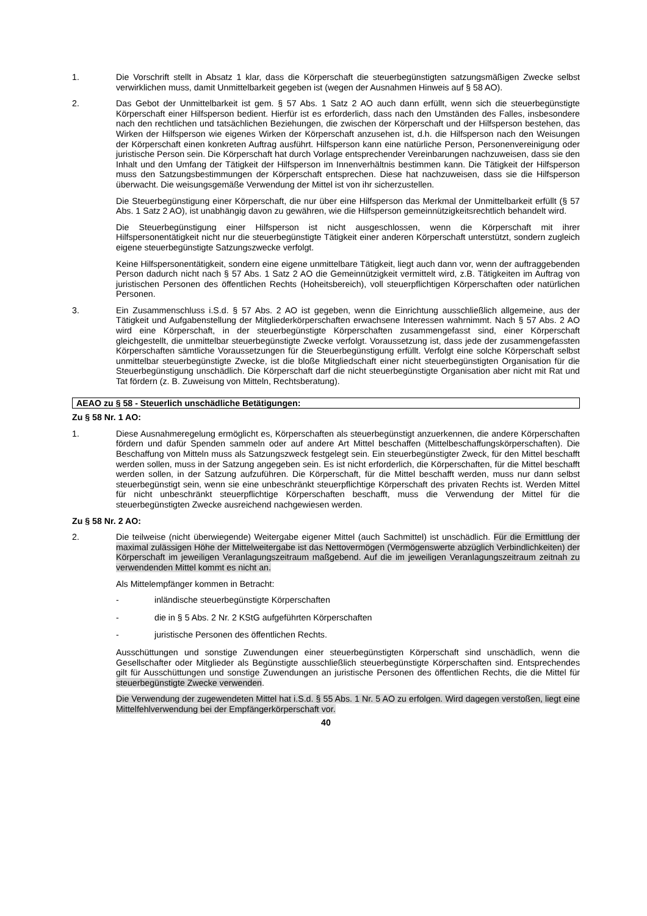1. Die Vorschrift stellt in Absatz 1 klar, dass die Körperschaft die steuerbegünstigten satzungsmäßigen Zwecke selbst verwirklichen muss, damit Unmittelbarkeit gegeben ist (wegen der Ausnahmen Hinweis auf § 58 AO).
2. Das Gebot der Unmittelbarkeit ist gem. § 57 Abs. 1 Satz 2 AO auch dann erfüllt, wenn sich die steuerbegünstigte Körperschaft einer Hilfsperson bedient. Hierfür ist es erforderlich, dass nach den Umständen des Falles, insbesondere nach den rechtlichen und tatsächlichen Beziehungen, die zwischen der Körperschaft und der Hilfsperson bestehen, das Wirken der Hilfsperson wie eigenes Wirken der Körperschaft anzusehen ist, d.h. die Hilfsperson nach den Weisungen der Körperschaft einen konkreten Auftrag ausführt. Hilfsperson kann eine natürliche Person, Personenvereinigung oder juristische Person sein. Die Körperschaft hat durch Vorlage entsprechender Vereinbarungen nachzuweisen, dass sie den Inhalt und den Umfang der Tätigkeit der Hilfsperson im Innenverhältnis bestimmen kann. Die Tätigkeit der Hilfsperson muss den Satzungsbestimmungen der Körperschaft entsprechen. Diese hat nachzuweisen, dass sie die Hilfsperson überwacht. Die weisungsgemäße Verwendung der Mittel ist von ihr sicherzustellen.
Die Steuerbegünstigung einer Körperschaft, die nur über eine Hilfsperson das Merkmal der Unmittelbarkeit erfüllt (§ 57 Abs. 1 Satz 2 AO), ist unabhängig davon zu gewähren, wie die Hilfsperson gemeinnützigkeitsrechtlich behandelt wird.
Die Steuerbegünstigung einer Hilfsperson ist nicht ausgeschlossen, wenn die Körperschaft mit ihrer Hilfspersonentätigkeit nicht nur die steuerbegünstigte Tätigkeit einer anderen Körperschaft unterstützt, sondern zugleich eigene steuerbegünstigte Satzungszwecke verfolgt.
Keine Hilfspersonentätigkeit, sondern eine eigene unmittelbare Tätigkeit, liegt auch dann vor, wenn der auftraggebenden Person dadurch nicht nach § 57 Abs. 1 Satz 2 AO die Gemeinnützigkeit vermittelt wird, z.B. Tätigkeiten im Auftrag von juristischen Personen des öffentlichen Rechts (Hoheitsbereich), voll steuerpflichtigen Körperschaften oder natürlichen Personen.
3. Ein Zusammenschluss i.S.d. § 57 Abs. 2 AO ist gegeben, wenn die Einrichtung ausschließlich allgemeine, aus der Tätigkeit und Aufgabenstellung der Mitgliederkörperschaften erwachsene Interessen wahrnimmt. Nach § 57 Abs. 2 AO wird eine Körperschaft, in der steuerbegünstigte Körperschaften zusammengefasst sind, einer Körperschaft gleichgestellt, die unmittelbar steuerbegünstigte Zwecke verfolgt. Voraussetzung ist, dass jede der zusammengefassten Körperschaften sämtliche Voraussetzungen für die Steuerbegünstigung erfüllt. Verfolgt eine solche Körperschaft selbst unmittelbar steuerbegünstigte Zwecke, ist die bloße Mitgliedschaft einer nicht steuerbegünstigten Organisation für die Steuerbegünstigung unschädlich. Die Körperschaft darf die nicht steuerbegünstigte Organisation aber nicht mit Rat und Tat fördern (z. B. Zuweisung von Mitteln, Rechtsberatung).
AEAO zu § 58 - Steuerlich unschädliche Betätigungen:
Zu § 58 Nr. 1 AO:
1. Diese Ausnahmeregelung ermöglicht es, Körperschaften als steuerbegünstigt anzuerkennen, die andere Körperschaften fördern und dafür Spenden sammeln oder auf andere Art Mittel beschaffen (Mittelbeschaffungskörperschaften). Die Beschaffung von Mitteln muss als Satzungszweck festgelegt sein. Ein steuerbegünstigter Zweck, für den Mittel beschafft werden sollen, muss in der Satzung angegeben sein. Es ist nicht erforderlich, die Körperschaften, für die Mittel beschafft werden sollen, in der Satzung aufzuführen. Die Körperschaft, für die Mittel beschafft werden, muss nur dann selbst steuerbegünstigt sein, wenn sie eine unbeschränkt steuerpflichtige Körperschaft des privaten Rechts ist. Werden Mittel für nicht unbeschränkt steuerpflichtige Körperschaften beschafft, muss die Verwendung der Mittel für die steuerbegünstigten Zwecke ausreichend nachgewiesen werden.
Zu § 58 Nr. 2 AO:
2. Die teilweise (nicht überwiegende) Weitergabe eigener Mittel (auch Sachmittel) ist unschädlich. Für die Ermittlung der maximal zulässigen Höhe der Mittelweitergabe ist das Nettovermögen (Vermögenswerte abzüglich Verbindlichkeiten) der Körperschaft im jeweiligen Veranlagungszeitraum maßgebend. Auf die im jeweiligen Veranlagungszeitraum zeitnah zu verwendenden Mittel kommt es nicht an.
Als Mittelempfänger kommen in Betracht:
- inländische steuerbegünstigte Körperschaften
- die in § 5 Abs. 2 Nr. 2 KStG aufgeführten Körperschaften
- juristische Personen des öffentlichen Rechts.
Ausschüttungen und sonstige Zuwendungen einer steuerbegünstigten Körperschaft sind unschädlich, wenn die Gesellschafter oder Mitglieder als Begünstigte ausschließlich steuerbegünstigte Körperschaften sind. Entsprechendes gilt für Ausschüttungen und sonstige Zuwendungen an juristische Personen des öffentlichen Rechts, die die Mittel für steuerbegünstigte Zwecke verwenden.
Die Verwendung der zugewendeten Mittel hat i.S.d. § 55 Abs. 1 Nr. 5 AO zu erfolgen. Wird dagegen verstoßen, liegt eine Mittelfehlverwendung bei der Empfängerkörperschaft vor.
40